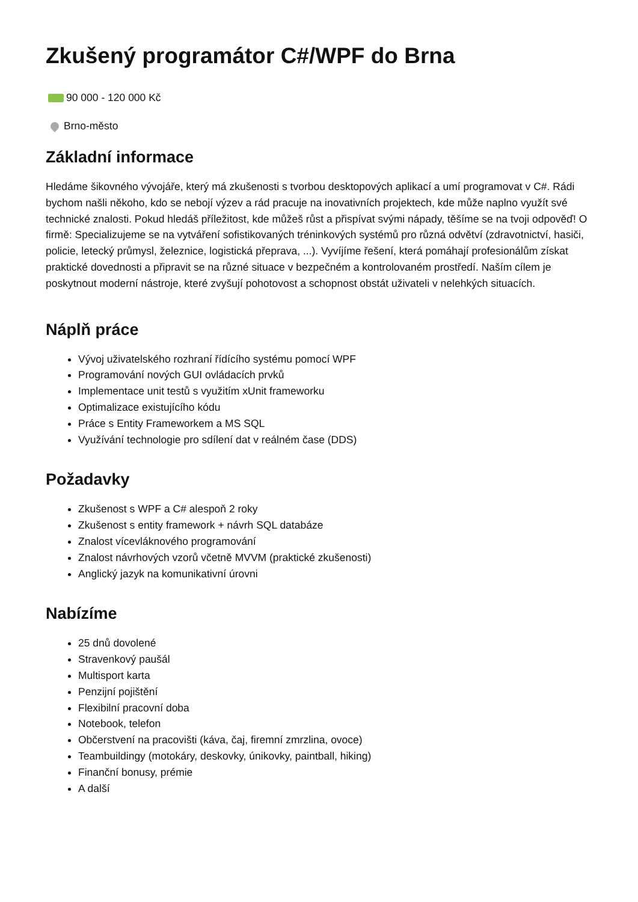Zkušený programátor C#/WPF do Brna
90 000 - 120 000 Kč
Brno-město
Základní informace
Hledáme šikovného vývojáře, který má zkušenosti s tvorbou desktopových aplikací a umí programovat v C#. Rádi bychom našli někoho, kdo se nebojí výzev a rád pracuje na inovativních projektech, kde může naplno využít své technické znalosti. Pokud hledáš příležitost, kde můžeš růst a přispívat svými nápady, těšíme se na tvoji odpověď! O firmě: Specializujeme se na vytváření sofistikovaných tréninkových systémů pro různá odvětví (zdravotnictví, hasiči, policie, letecký průmysl, železnice, logistická přeprava, ...). Vyvíjíme řešení, která pomáhají profesionálům získat praktické dovednosti a připravit se na různé situace v bezpečném a kontrolovaném prostředí. Naším cílem je poskytnout moderní nástroje, které zvyšují pohotovost a schopnost obstát uživateli v nelehkých situacích.
Náplň práce
Vývoj uživatelského rozhraní řídícího systému pomocí WPF
Programování nových GUI ovládacích prvků
Implementace unit testů s využitím xUnit frameworku
Optimalizace existujícího kódu
Práce s Entity Frameworkem a MS SQL
Využívání technologie pro sdílení dat v reálném čase (DDS)
Požadavky
Zkušenost s WPF a C# alespoň 2 roky
Zkušenost s entity framework + návrh SQL databáze
Znalost vícevláknového programování
Znalost návrhových vzorů včetně MVVM (praktické zkušenosti)
Anglický jazyk na komunikativní úrovni
Nabízíme
25 dnů dovolené
Stravenkový paušál
Multisport karta
Penzijní pojištění
Flexibilní pracovní doba
Notebook, telefon
Občerstvení na pracovišti (káva, čaj, firemní zmrzlina, ovoce)
Teambuildingy (motokáry, deskovky, únikovky, paintball, hiking)
Finanční bonusy, prémie
A další